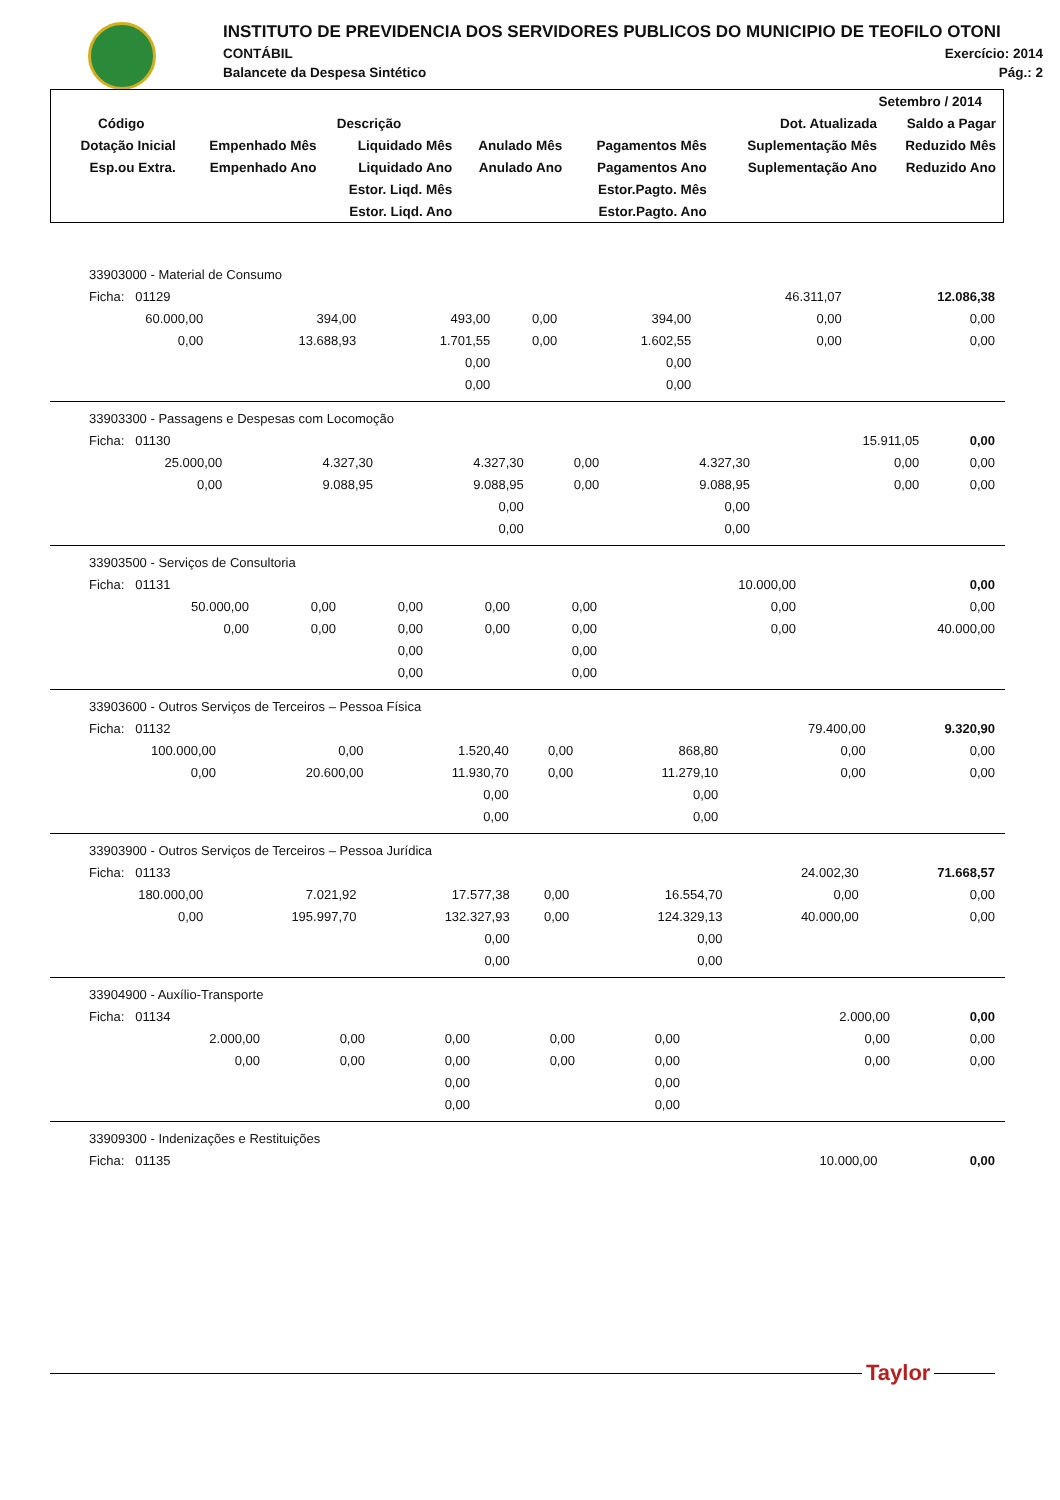INSTITUTO DE PREVIDENCIA DOS SERVIDORES PUBLICOS DO MUNICIPIO DE TEOFILO OTONI
CONTÁBIL Exercício: 2014
Balancete da Despesa Sintético Pág.: 2
| Setembro / 2014 | | | | | | |
| --- | --- | --- | --- | --- | --- | --- |
| Código | Descrição | | | | Dot. Atualizada | Saldo a Pagar |
| Dotação Inicial | Empenhado Mês | Liquidado Mês | Anulado Mês | Pagamentos Mês | Suplementação Mês | Reduzido Mês |
| Esp.ou Extra. | Empenhado Ano | Liquidado Ano | Anulado Ano | Pagamentos Ano | Suplementação Ano | Reduzido Ano |
| | | Estor. Liqd. Mês | | Estor.Pagto. Mês | | |
| | | Estor. Liqd. Ano | | Estor.Pagto. Ano | | |
| 33903000 - Material de Consumo | | | | | | |
| Ficha: 01129 | | | | | 46.311,07 | 12.086,38 |
| 60.000,00 | 394,00 | 493,00 | 0,00 | 394,00 | 0,00 | 0,00 |
| 0,00 | 13.688,93 | 1.701,55 | 0,00 | 1.602,55 | 0,00 | 0,00 |
| | | 0,00 | | 0,00 | | |
| | | 0,00 | | 0,00 | | |
| 33903300 - Passagens e Despesas com Locomoção | | | | | | |
| Ficha: 01130 | | | | | 15.911,05 | 0,00 |
| 25.000,00 | 4.327,30 | 4.327,30 | 0,00 | 4.327,30 | 0,00 | 0,00 |
| 0,00 | 9.088,95 | 9.088,95 | 0,00 | 9.088,95 | 0,00 | 0,00 |
| | | 0,00 | | 0,00 | | |
| | | 0,00 | | 0,00 | | |
| 33903500 - Serviços de Consultoria | | | | | | |
| Ficha: 01131 | | | | | 10.000,00 | 0,00 |
| 50.000,00 | 0,00 | 0,00 | 0,00 | 0,00 | 0,00 | 0,00 |
| 0,00 | 0,00 | 0,00 | 0,00 | 0,00 | 0,00 | 40.000,00 |
| | | 0,00 | | 0,00 | | |
| | | 0,00 | | 0,00 | | |
| 33903600 - Outros Serviços de Terceiros – Pessoa Física | | | | | | |
| Ficha: 01132 | | | | | 79.400,00 | 9.320,90 |
| 100.000,00 | 0,00 | 1.520,40 | 0,00 | 868,80 | 0,00 | 0,00 |
| 0,00 | 20.600,00 | 11.930,70 | 0,00 | 11.279,10 | 0,00 | 0,00 |
| | | 0,00 | | 0,00 | | |
| | | 0,00 | | 0,00 | | |
| 33903900 - Outros Serviços de Terceiros – Pessoa Jurídica | | | | | | |
| Ficha: 01133 | | | | | 24.002,30 | 71.668,57 |
| 180.000,00 | 7.021,92 | 17.577,38 | 0,00 | 16.554,70 | 0,00 | 0,00 |
| 0,00 | 195.997,70 | 132.327,93 | 0,00 | 124.329,13 | 40.000,00 | 0,00 |
| | | 0,00 | | 0,00 | | |
| | | 0,00 | | 0,00 | | |
| 33904900 - Auxílio-Transporte | | | | | | |
| Ficha: 01134 | | | | | 2.000,00 | 0,00 |
| 2.000,00 | 0,00 | 0,00 | 0,00 | 0,00 | 0,00 | 0,00 |
| 0,00 | 0,00 | 0,00 | 0,00 | 0,00 | 0,00 | 0,00 |
| | | 0,00 | | 0,00 | | |
| | | 0,00 | | 0,00 | | |
| 33909300 - Indenizações e Restituições | | |
| Ficha: 01135 | 10.000,00 | 0,00 |
Taylor